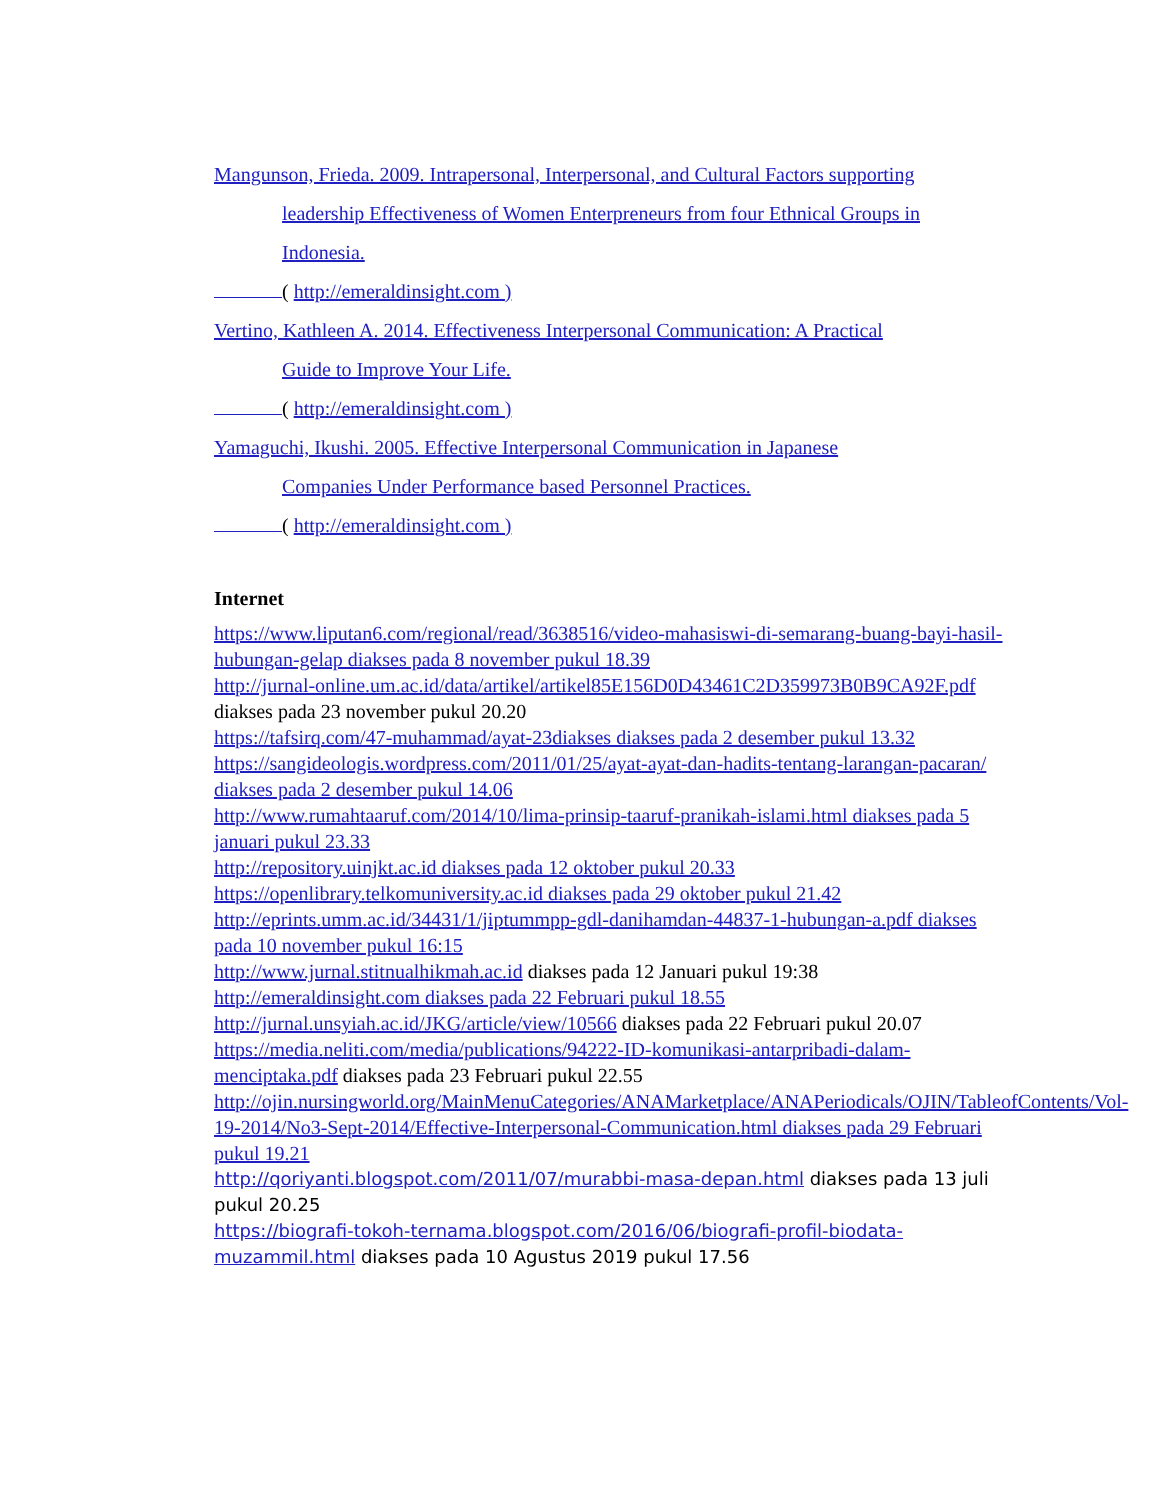Mangunson, Frieda. 2009. Intrapersonal, Interpersonal, and Cultural Factors supporting
leadership Effectiveness of Women Enterpreneurs from four Ethnical Groups in
Indonesia.
( http://emeraldinsight.com )
Vertino, Kathleen A. 2014. Effectiveness Interpersonal Communication: A Practical
Guide to Improve Your Life.
( http://emeraldinsight.com )
Yamaguchi, Ikushi. 2005. Effective Interpersonal Communication in Japanese
Companies Under Performance based Personnel Practices.
( http://emeraldinsight.com )
Internet
https://www.liputan6.com/regional/read/3638516/video-mahasiswi-di-semarang-buang-bayi-hasil-hubungan-gelap diakses pada 8 november pukul 18.39
http://jurnal-online.um.ac.id/data/artikel/artikel85E156D0D43461C2D359973B0B9CA92F.pdf diakses pada 23 november pukul 20.20
https://tafsirq.com/47-muhammad/ayat-23diakses diakses pada 2 desember pukul 13.32
https://sangideologis.wordpress.com/2011/01/25/ayat-ayat-dan-hadits-tentang-larangan-pacaran/ diakses pada 2 desember pukul 14.06
http://www.rumahtaaruf.com/2014/10/lima-prinsip-taaruf-pranikah-islami.html diakses pada 5 januari pukul 23.33
http://repository.uinjkt.ac.id diakses pada 12 oktober pukul 20.33
https://openlibrary.telkomuniversity.ac.id diakses pada 29 oktober pukul 21.42
http://eprints.umm.ac.id/34431/1/jiptummpp-gdl-danihamdan-44837-1-hubungan-a.pdf diakses pada 10 november pukul 16:15
http://www.jurnal.stitnualhikmah.ac.id diakses pada 12 Januari pukul 19:38
http://emeraldinsight.com diakses pada 22 Februari pukul 18.55
http://jurnal.unsyiah.ac.id/JKG/article/view/10566 diakses pada 22 Februari pukul 20.07
https://media.neliti.com/media/publications/94222-ID-komunikasi-antarpribadi-dalam-menciptaka.pdf diakses pada 23 Februari pukul 22.55
http://ojin.nursingworld.org/MainMenuCategories/ANAMarketplace/ANAPeriodicals/OJIN/TableofContents/Vol-19-2014/No3-Sept-2014/Effective-Interpersonal-Communication.html diakses pada 29 Februari pukul 19.21
http://qoriyanti.blogspot.com/2011/07/murabbi-masa-depan.html diakses pada 13 juli pukul 20.25
https://biografi-tokoh-ternama.blogspot.com/2016/06/biografi-profil-biodata-muzammil.html diakses pada 10 Agustus 2019 pukul 17.56